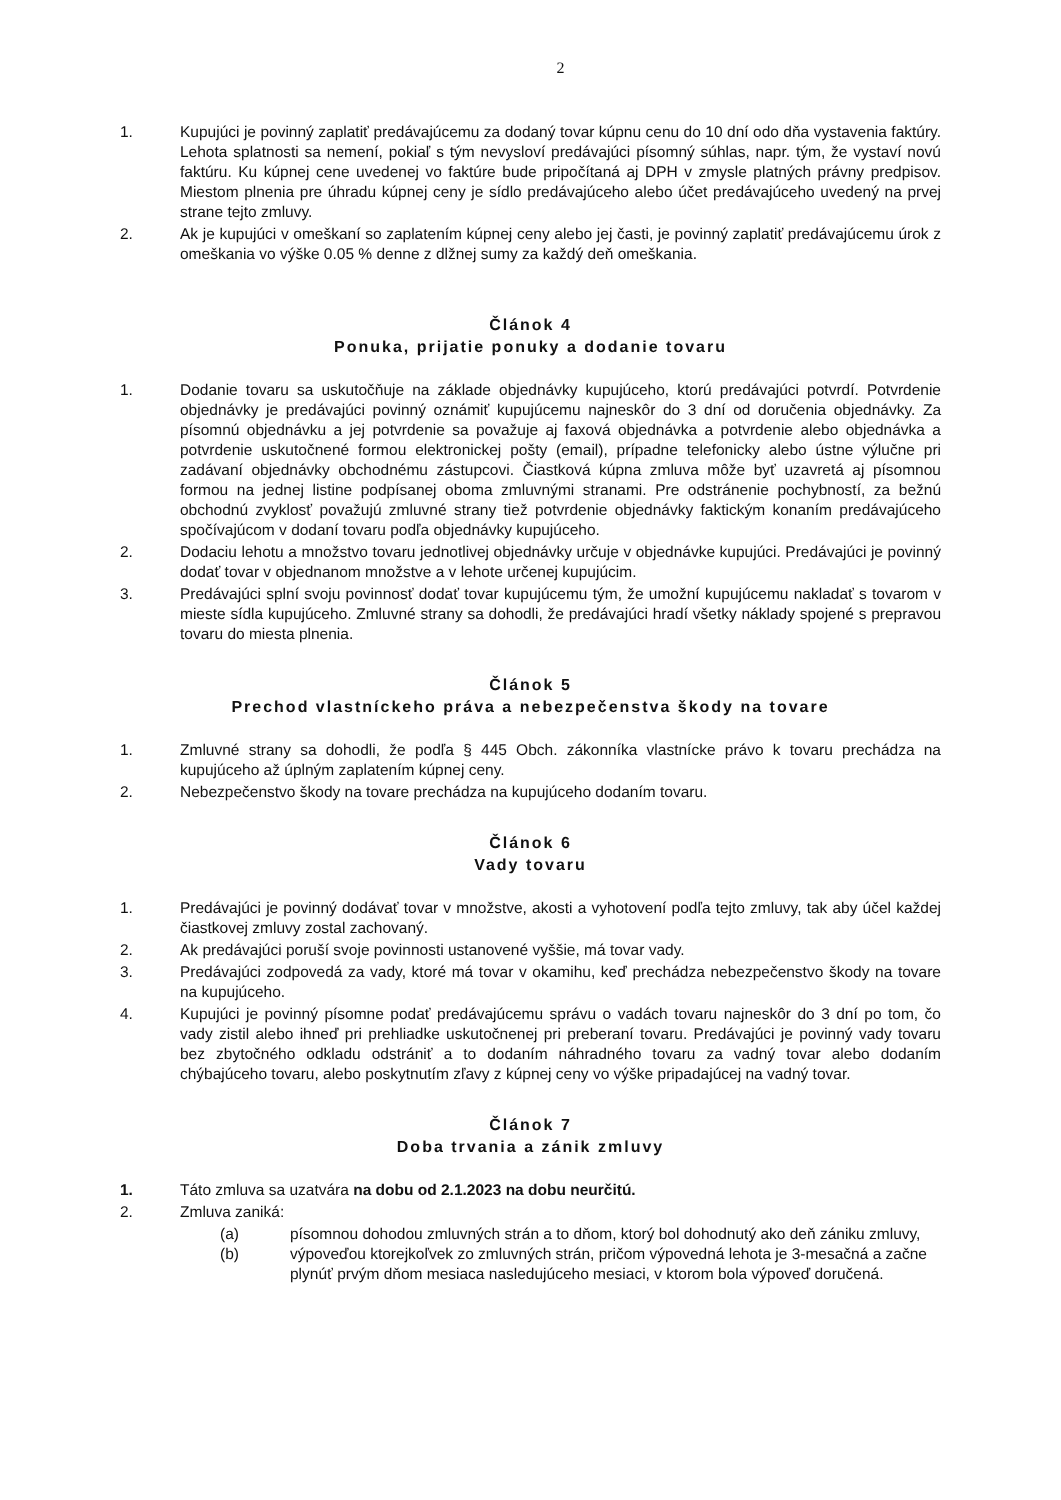2
1. Kupujúci je povinný zaplatiť predávajúcemu za dodaný tovar kúpnu cenu do 10 dní odo dňa vystavenia faktúry. Lehota splatnosti sa nemení, pokiaľ s tým nevysloví predávajúci písomný súhlas, napr. tým, že vystaví novú faktúru. Ku kúpnej cene uvedenej vo faktúre bude pripočítaná aj DPH v zmysle platných právny predpisov. Miestom plnenia pre úhradu kúpnej ceny je sídlo predávajúceho alebo účet predávajúceho uvedený na prvej strane tejto zmluvy.
2. Ak je kupujúci v omeškaní so zaplatením kúpnej ceny alebo jej časti, je povinný zaplatiť predávajúcemu úrok z omeškania vo výške 0.05 % denne z dlžnej sumy za každý deň omeškania.
Článok 4
Ponuka, prijatie ponuky a dodanie tovaru
1. Dodanie tovaru sa uskutočňuje na základe objednávky kupujúceho, ktorú predávajúci potvrdí. Potvrdenie objednávky je predávajúci povinný oznámiť kupujúcemu najneskôr do 3 dní od doručenia objednávky. Za písomnú objednávku a jej potvrdenie sa považuje aj faxová objednávka a potvrdenie alebo objednávka a potvrdenie uskutočnené formou elektronickej pošty (email), prípadne telefonicky alebo ústne výlučne pri zadávaní objednávky obchodnému zástupcovi. Čiastková kúpna zmluva môže byť uzavretá aj písomnou formou na jednej listine podpísanej oboma zmluvnými stranami. Pre odstránenie pochybností, za bežnú obchodnú zvyklosť považujú zmluvné strany tiež potvrdenie objednávky faktickým konaním predávajúceho spočívajúcom v dodaní tovaru podľa objednávky kupujúceho.
2. Dodaciu lehotu a množstvo tovaru jednotlivej objednávky určuje v objednávke kupujúci. Predávajúci je povinný dodať tovar v objednanom množstve a v lehote určenej kupujúcim.
3. Predávajúci splní svoju povinnosť dodať tovar kupujúcemu tým, že umožní kupujúcemu nakladať s tovarom v mieste sídla kupujúceho. Zmluvné strany sa dohodli, že predávajúci hradí všetky náklady spojené s prepravou tovaru do miesta plnenia.
Článok 5
Prechod vlastníckeho práva a nebezpečenstva škody na tovare
1. Zmluvné strany sa dohodli, že podľa § 445 Obch. zákonníka vlastnícke právo k tovaru prechádza na kupujúceho až úplným zaplatením kúpnej ceny.
2. Nebezpečenstvo škody na tovare prechádza na kupujúceho dodaním tovaru.
Článok 6
Vady tovaru
1. Predávajúci je povinný dodávať tovar v množstve, akosti a vyhotovení podľa tejto zmluvy, tak aby účel každej čiastkovej zmluvy zostal zachovaný.
2. Ak predávajúci poruší svoje povinnosti ustanovené vyššie, má tovar vady.
3. Predávajúci zodpovedá za vady, ktoré má tovar v okamihu, keď prechádza nebezpečenstvo škody na tovare na kupujúceho.
4. Kupujúci je povinný písomne podať predávajúcemu správu o vadách tovaru najneskôr do 3 dní po tom, čo vady zistil alebo ihneď pri prehliadke uskutočnenej pri preberaní tovaru. Predávajúci je povinný vady tovaru bez zbytočného odkladu odstrániť a to dodaním náhradného tovaru za vadný tovar alebo dodaním chýbajúceho tovaru, alebo poskytnutím zľavy z kúpnej ceny vo výške pripadajúcej na vadný tovar.
Článok 7
Doba trvania a zánik zmluvy
1. Táto zmluva sa uzatvára na dobu od 2.1.2023 na dobu neurčitú.
2. Zmluva zaniká:
(a) písomnou dohodou zmluvných strán a to dňom, ktorý bol dohodnutý ako deň zániku zmluvy,
(b) výpoveďou ktorejkoľvek zo zmluvných strán, pričom výpovedná lehota je 3-mesačná a začne plynúť prvým dňom mesiaca nasledujúceho mesiaci, v ktorom bola výpoveď doručená.